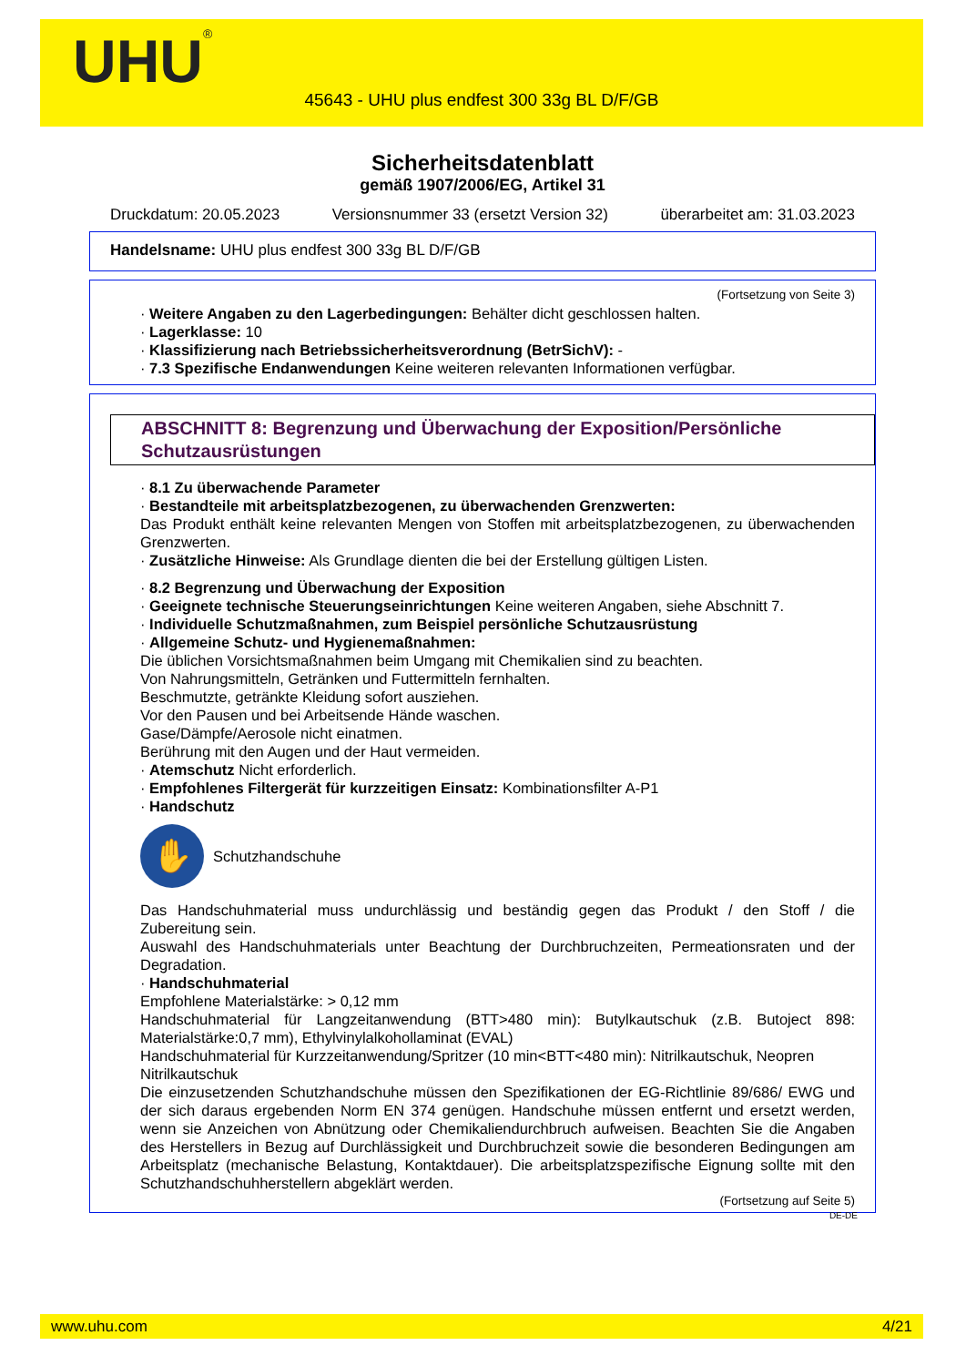UHU<sup>®</sup>
45643 - UHU plus endfest 300 33g BL D/F/GB
Sicherheitsdatenblatt
gemäß 1907/2006/EG, Artikel 31
Druckdatum: 20.05.2023 Versionsnummer 33 (ersetzt Version 32) überarbeitet am: 31.03.2023
Handelsname: UHU plus endfest 300 33g BL D/F/GB
(Fortsetzung von Seite 3)
· Weitere Angaben zu den Lagerbedingungen: Behälter dicht geschlossen halten.
· Lagerklasse: 10
· Klassifizierung nach Betriebssicherheitsverordnung (BetrSichV): -
· 7.3 Spezifische Endanwendungen Keine weiteren relevanten Informationen verfügbar.
ABSCHNITT 8: Begrenzung und Überwachung der Exposition/Persönliche Schutzausrüstungen
· 8.1 Zu überwachende Parameter
· Bestandteile mit arbeitsplatzbezogenen, zu überwachenden Grenzwerten:
Das Produkt enthält keine relevanten Mengen von Stoffen mit arbeitsplatzbezogenen, zu überwachenden Grenzwerten.
· Zusätzliche Hinweise: Als Grundlage dienten die bei der Erstellung gültigen Listen.
· 8.2 Begrenzung und Überwachung der Exposition
· Geeignete technische Steuerungseinrichtungen Keine weiteren Angaben, siehe Abschnitt 7.
· Individuelle Schutzmaßnahmen, zum Beispiel persönliche Schutzausrüstung
· Allgemeine Schutz- und Hygienemaßnahmen:
Die üblichen Vorsichtsmaßnahmen beim Umgang mit Chemikalien sind zu beachten.
Von Nahrungsmitteln, Getränken und Futtermitteln fernhalten.
Beschmutzte, getränkte Kleidung sofort ausziehen.
Vor den Pausen und bei Arbeitsende Hände waschen.
Gase/Dämpfe/Aerosole nicht einatmen.
Berührung mit den Augen und der Haut vermeiden.
· Atemschutz Nicht erforderlich.
· Empfohlenes Filtergerät für kurzzeitigen Einsatz: Kombinationsfilter A-P1
· Handschutz
✋
Schutzhandschuhe
Das Handschuhmaterial muss undurchlässig und beständig gegen das Produkt / den Stoff / die Zubereitung sein.
Auswahl des Handschuhmaterials unter Beachtung der Durchbruchzeiten, Permeationsraten und der Degradation.
· Handschuhmaterial
Empfohlene Materialstärke: > 0,12 mm
Handschuhmaterial für Langzeitanwendung (BTT>480 min): Butylkautschuk (z.B. Butoject 898: Materialstärke:0,7 mm), Ethylvinylalkohollaminat (EVAL)
Handschuhmaterial für Kurzzeitanwendung/Spritzer (10 min<BTT<480 min): Nitrilkautschuk, Neopren
Nitrilkautschuk
Die einzusetzenden Schutzhandschuhe müssen den Spezifikationen der EG-Richtlinie 89/686/ EWG und der sich daraus ergebenden Norm EN 374 genügen. Handschuhe müssen entfernt und ersetzt werden, wenn sie Anzeichen von Abnützung oder Chemikaliendurchbruch aufweisen. Beachten Sie die Angaben des Herstellers in Bezug auf Durchlässigkeit und Durchbruchzeit sowie die besonderen Bedingungen am Arbeitsplatz (mechanische Belastung, Kontaktdauer). Die arbeitsplatzspezifische Eignung sollte mit den Schutzhandschuhherstellern abgeklärt werden.
(Fortsetzung auf Seite 5)
DE-DE
www.uhu.com 4/21